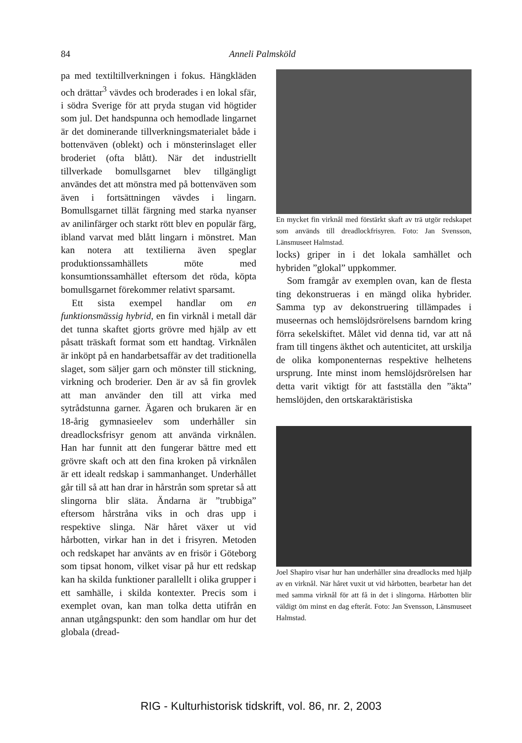84 Anneli Palmsköld
pa med textiltillverkningen i fokus. Hängkläden och drättar<sup>3</sup> vävdes och broderades i en lokal sfär, i södra Sverige för att pryda stugan vid högtider som jul. Det handspunna och hemodlade lingarnet är det dominerande tillverkningsmaterialet både i bottenväven (oblekt) och i mönsterinslaget eller broderiet (ofta blått). När det industriellt tillverkade bomullsgarnet blev tillgängligt användes det att mönstra med på bottenväven som även i fortsättningen vävdes i lingarn. Bomullsgarnet tillät färgning med starka nyanser av anilinfärger och starkt rött blev en populär färg, ibland varvat med blått lingarn i mönstret. Man kan notera att textilierna även speglar produktionssamhällets möte med konsumtionssamhället eftersom det röda, köpta bomullsgarnet förekommer relativt sparsamt.
Ett sista exempel handlar om en funktionsmässig hybrid, en fin virknål i metall där det tunna skaftet gjorts grövre med hjälp av ett påsatt träskaft format som ett handtag. Virknålen är inköpt på en handarbetsaffär av det traditionella slaget, som säljer garn och mönster till stickning, virkning och broderier. Den är av så fin grovlek att man använder den till att virka med sytrådstunna garner. Ägaren och brukaren är en 18-årig gymnasieelev som underhåller sin dreadlocksfrisyr genom att använda virknålen. Han har funnit att den fungerar bättre med ett grövre skaft och att den fina kroken på virknålen är ett idealt redskap i sammanhanget. Underhållet går till så att han drar in hårstrån som spretar så att slingorna blir släta. Ändarna är ”trubbiga” eftersom hårstråna viks in och dras upp i respektive slinga. När håret växer ut vid hårbotten, virkar han in det i frisyren. Metoden och redskapet har använts av en frisör i Göteborg som tipsat honom, vilket visar på hur ett redskap kan ha skilda funktioner parallellt i olika grupper i ett samhälle, i skilda kontexter. Precis som i exemplet ovan, kan man tolka detta utifrån en annan utgångspunkt: den som handlar om hur det globala (dread-
En mycket fin virknål med förstärkt skaft av trä utgör redskapet som används till dreadlockfrisyren. Foto: Jan Svensson, Länsmuseet Halmstad.
locks) griper in i det lokala samhället och hybriden ”glokal” uppkommer.
Som framgår av exemplen ovan, kan de flesta ting dekonstrueras i en mängd olika hybrider. Samma typ av dekonstruering tillämpades i museernas och hemslöjdsrörelsens barndom kring förra sekelskiftet. Målet vid denna tid, var att nå fram till tingens äkthet och autenticitet, att urskilja de olika komponenternas respektive helhetens ursprung. Inte minst inom hemslöjdsrörelsen har detta varit viktigt för att fastställa den ”äkta” hemslöjden, den ortskaraktäristiska
Joel Shapiro visar hur han underhåller sina dreadlocks med hjälp av en virknål. När håret vuxit ut vid hårbotten, bearbetar han det med samma virknål för att få in det i slingorna. Hårbotten blir väldigt öm minst en dag efteråt. Foto: Jan Svensson, Länsmuseet Halmstad.
RIG - Kulturhistorisk tidskrift, vol. 86, nr. 2, 2003